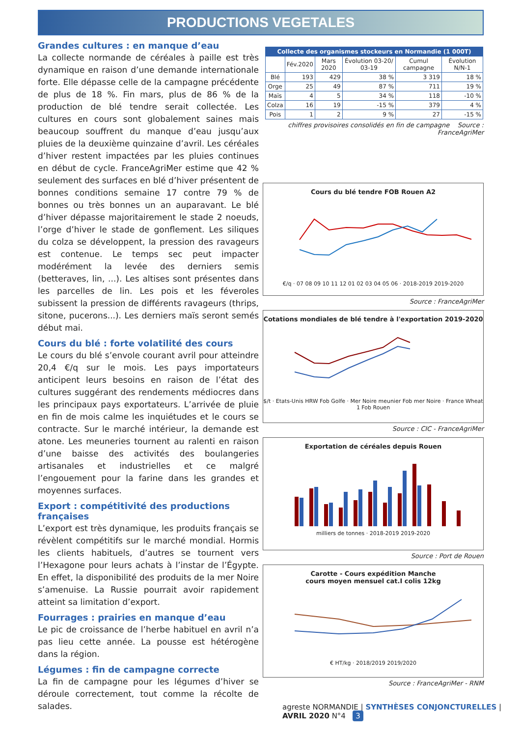PRODUCTIONS VEGETALES
Grandes cultures : en manque d’eau
La collecte normande de céréales à paille est très dynamique en raison d’une demande internationale forte. Elle dépasse celle de la campagne précédente de plus de 18 %. Fin mars, plus de 86 % de la production de blé tendre serait collectée. Les cultures en cours sont globalement saines mais beaucoup souffrent du manque d’eau jusqu’aux pluies de la deuxième quinzaine d’avril. Les céréales d’hiver restent impactées par les pluies continues en début de cycle. FranceAgriMer estime que 42 % seulement des surfaces en blé d’hiver présentent de bonnes conditions semaine 17 contre 79 % de bonnes ou très bonnes un an auparavant. Le blé d’hiver dépasse majoritairement le stade 2 noeuds, l’orge d’hiver le stade de gonflement. Les siliques du colza se développent, la pression des ravageurs est contenue. Le temps sec peut impacter modérément la levée des derniers semis (betteraves, lin, ...). Les altises sont présentes dans les parcelles de lin. Les pois et les féveroles subissent la pression de différents ravageurs (thrips, sitone, pucerons...). Les derniers maïs seront semés début mai.
Cours du blé : forte volatilité des cours
Le cours du blé s’envole courant avril pour atteindre 20,4 €/q sur le mois. Les pays importateurs anticipent leurs besoins en raison de l’état des cultures suggérant des rendements médiocres dans les principaux pays exportateurs. L’arrivée de pluie en fin de mois calme les inquiétudes et le cours se contracte. Sur le marché intérieur, la demande est atone. Les meuneries tournent au ralenti en raison d’une baisse des activités des boulangeries artisanales et industrielles et ce malgré l’engouement pour la farine dans les grandes et moyennes surfaces.
Export : compétitivité des productions françaises
L’export est très dynamique, les produits français se révèlent compétitifs sur le marché mondial. Hormis les clients habituels, d’autres se tournent vers l’Hexagone pour leurs achats à l’instar de l’Égypte. En effet, la disponibilité des produits de la mer Noire s’amenuise. La Russie pourrait avoir rapidement atteint sa limitation d’export.
Fourrages : prairies en manque d’eau
Le pic de croissance de l’herbe habituel en avril n’a pas lieu cette année. La pousse est hétérogène dans la région.
Légumes : fin de campagne correcte
La fin de campagne pour les légumes d’hiver se déroule correctement, tout comme la récolte de salades.
| Collecte des organismes stockeurs en Normandie (1 000T) | | | | | |
| | Fév.2020 | Mars 2020 | Évolution 03-20/ 03-19 | Cumul campagne | Évolution N/N-1 |
| Blé | 193 | 429 | 38 % | 3 319 | 18 % |
| Orge | 25 | 49 | 87 % | 711 | 19 % |
| Maïs | 4 | 5 | 34 % | 118 | -10 % |
| Colza | 16 | 19 | -15 % | 379 | 4 % |
| Pois | 1 | 2 | 9 % | 27 | -15 % |
chiffres provisoires consolidés en fin de campagne Source : FranceAgriMer
Cours du blé tendre FOB Rouen A2
€/q · 07 08 09 10 11 12 01 02 03 04 05 06 · 2018-2019 2019-2020
Source : FranceAgriMer
Cotations mondiales de blé tendre à l'exportation 2019-2020
$/t · Etats-Unis HRW Fob Golfe · Mer Noire meunier Fob mer Noire · France Wheat 1 Fob Rouen
Source : CIC - FranceAgriMer
Exportation de céréales depuis Rouen
milliers de tonnes · 2018-2019 2019-2020
Source : Port de Rouen
Carotte - Cours expédition Manche
cours moyen mensuel cat.I colis 12kg
€ HT/kg · 2018/2019 2019/2020
Source : FranceAgriMer - RNM
agreste NORMANDIE | SYNTHÈSES CONJONCTURELLES | AVRIL 2020 N°4 3